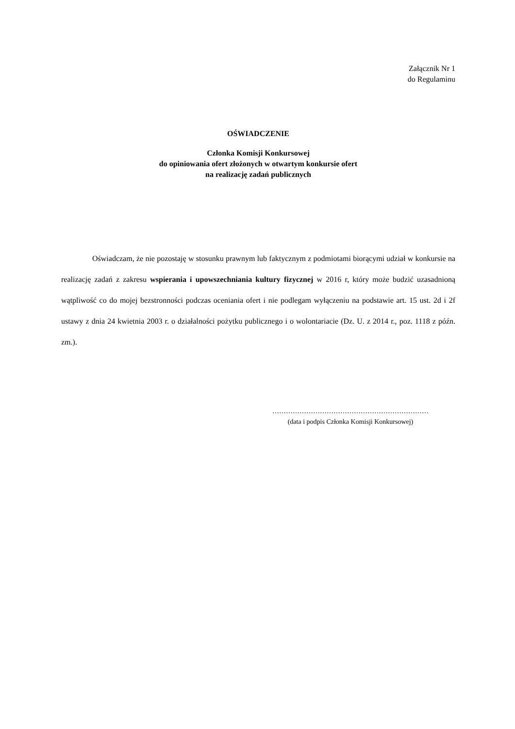Załącznik Nr 1
do Regulaminu
OŚWIADCZENIE
Członka Komisji Konkursowej
do opiniowania ofert złożonych w otwartym konkursie ofert
na realizację zadań publicznych
Oświadczam, że nie pozostaję w stosunku prawnym lub faktycznym z podmiotami biorącymi udział w konkursie na realizację zadań z zakresu wspierania i upowszechniania kultury fizycznej w 2016 r, który może budzić uzasadnioną wątpliwość co do mojej bezstronności podczas oceniania ofert i nie podlegam wyłączeniu na podstawie art. 15 ust. 2d i 2f ustawy z dnia 24 kwietnia 2003 r. o działalności pożytku publicznego i o wolontariacie (Dz. U. z 2014 r., poz. 1118 z późn. zm.).
……………………………………………………………
(data i podpis Członka Komisji Konkursowej)